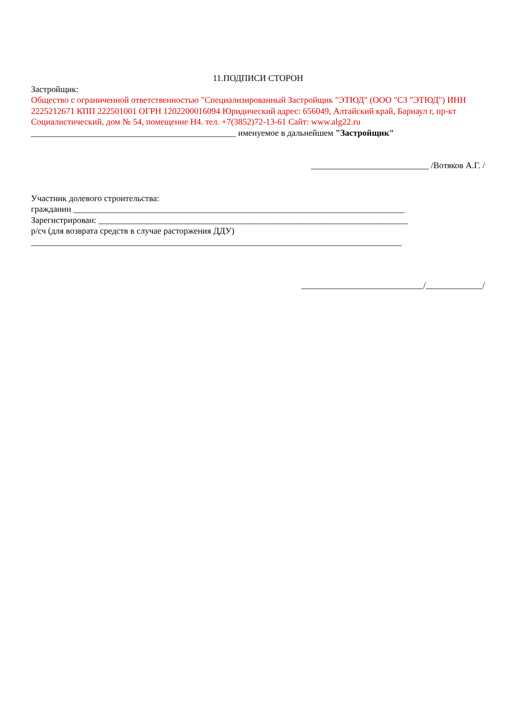11.ПОДПИСИ СТОРОН
Застройщик:
Общество с ограниченной ответственностью "Специализированный Застройщик "ЭТЮД" (ООО "СЗ "ЭТЮД") ИНН 2225212671 КПП 222501001 ОГРН 1202200016094 Юридический адрес: 656049, Алтайский край, Барнаул г, пр-кт Социалистический, дом № 54, помещение Н4. тел. +7(3852)72-13-61 Сайт: www.alg22.ru
_______________________________________________ именуемое в дальнейшем "Застройщик"
___________________________ /Вотяков А.Г. /
Участник долевого строительства:
гражданин ____________________________________________________________________________
Зарегистрирован: _______________________________________________________________________
р/сч (для возврата средств в случае расторжения ДДУ)
_____________________________________________________________________________________
____________________________/_____________/